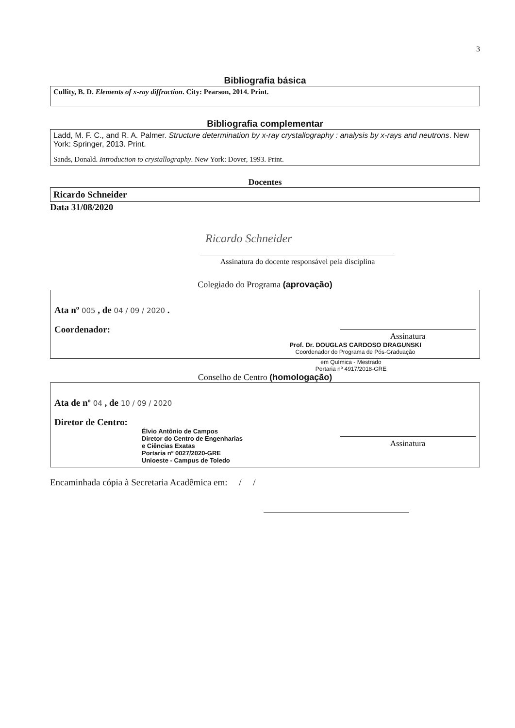3
Bibliografia básica
Cullity, B. D. Elements of x-ray diffraction. City: Pearson, 2014. Print.
Bibliografia complementar
Ladd, M. F. C., and R. A. Palmer. Structure determination by x-ray crystallography : analysis by x-rays and neutrons. New York: Springer, 2013. Print.
Sands, Donald. Introduction to crystallography. New York: Dover, 1993. Print.
Docentes
Ricardo Schneider
Data 31/08/2020
Ricardo Schneider
Assinatura do docente responsável pela disciplina
Colegiado do Programa (aprovação)
Ata nº 005 , de 04 / 09 / 2020 .
Coordenador:
Assinatura
Prof. Dr. DOUGLAS CARDOSO DRAGUNSKI
Coordenador do Programa de Pós-Graduação
em Química - Mestrado
Portaria nº 4917/2018-GRE
Conselho de Centro (homologação)
Ata de nº 04 , de 10 / 09 / 2020
Diretor de Centro:
Élvio Antônio de Campos
Diretor do Centro de Engenharias
e Ciências Exatas
Portaria nº 0027/2020-GRE
Unioeste - Campus de Toledo
Assinatura
Encaminhada cópia à Secretaria Acadêmica em: / /